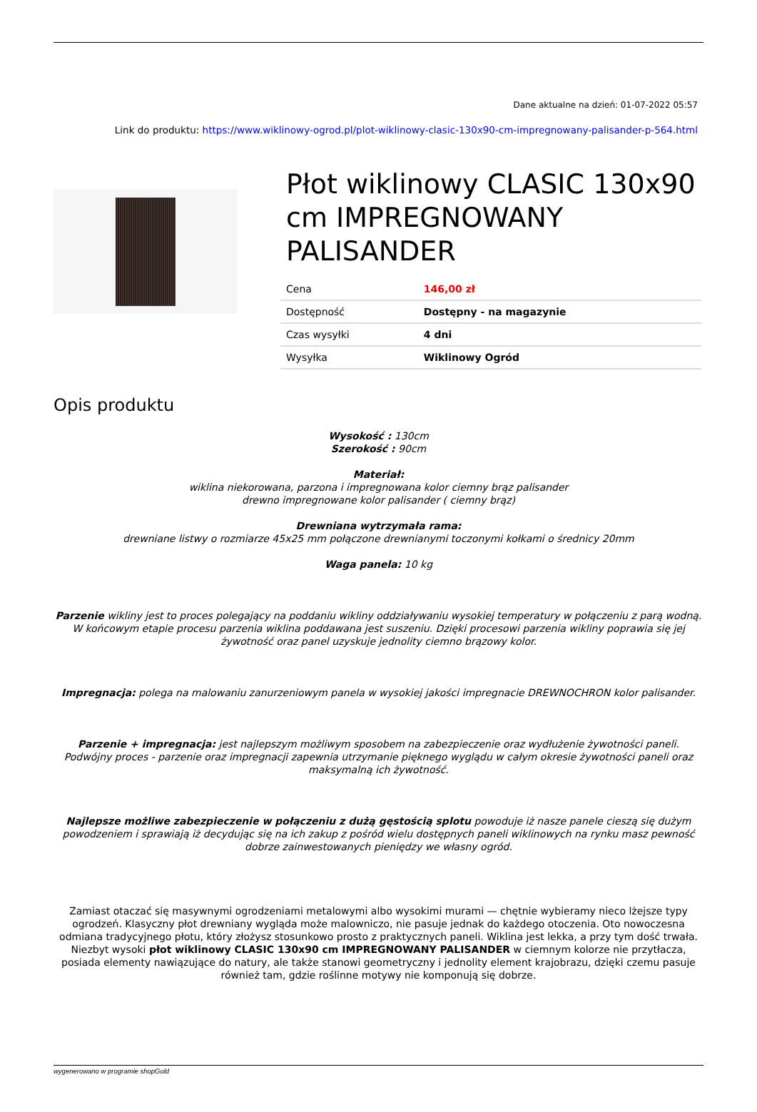Dane aktualne na dzień: 01-07-2022 05:57
Link do produktu: https://www.wiklinowy-ogrod.pl/plot-wiklinowy-clasic-130x90-cm-impregnowany-palisander-p-564.html
Płot wiklinowy CLASIC 130x90 cm IMPREGNOWANY PALISANDER
| Cena | 146,00 zł |
| Dostępność | Dostępny - na magazynie |
| Czas wysyłki | 4 dni |
| Wysyłka | Wiklinowy Ogród |
Opis produktu
Wysokość : 130cm
Szerokość : 90cm
Materiał:
wiklina niekorowana, parzona i impregnowana kolor ciemny brąz palisander
drewno impregnowane kolor palisander ( ciemny brąz)
Drewniana wytrzymała rama:
drewniane listwy o rozmiarze 45x25 mm połączone drewnianymi toczonymi kołkami o średnicy 20mm
Waga panela: 10 kg
Parzenie wikliny jest to proces polegający na poddaniu wikliny oddziaływaniu wysokiej temperatury w połączeniu z parą wodną. W końcowym etapie procesu parzenia wiklina poddawana jest suszeniu. Dzięki procesowi parzenia wikliny poprawia się jej żywotność oraz panel uzyskuje jednolity ciemno brązowy kolor.
Impregnacja: polega na malowaniu zanurzeniowym panela w wysokiej jakości impregnacie DREWNOCHRON kolor palisander.
Parzenie + impregnacja: jest najlepszym możliwym sposobem na zabezpieczenie oraz wydłużenie żywotności paneli. Podwójny proces - parzenie oraz impregnacji zapewnia utrzymanie pięknego wyglądu w całym okresie żywotności paneli oraz maksymalną ich żywotność.
Najlepsze możliwe zabezpieczenie w połączeniu z dużą gęstością splotu powoduje iż nasze panele cieszą się dużym powodzeniem i sprawiają iż decydując się na ich zakup z pośród wielu dostępnych paneli wiklinowych na rynku masz pewność dobrze zainwestowanych pieniędzy we własny ogród.
Zamiast otaczać się masywnymi ogrodzeniami metalowymi albo wysokimi murami — chętnie wybieramy nieco lżejsze typy ogrodzeń. Klasyczny płot drewniany wygląda może malowniczo, nie pasuje jednak do każdego otoczenia. Oto nowoczesna odmiana tradycyjnego płotu, który złożysz stosunkowo prosto z praktycznych paneli. Wiklina jest lekka, a przy tym dość trwała. Niezbyt wysoki płot wiklinowy CLASIC 130x90 cm IMPREGNOWANY PALISANDER w ciemnym kolorze nie przytłacza, posiada elementy nawiązujące do natury, ale także stanowi geometryczny i jednolity element krajobrazu, dzięki czemu pasuje również tam, gdzie roślinne motywy nie komponują się dobrze.
wygenerowano w programie shopGold